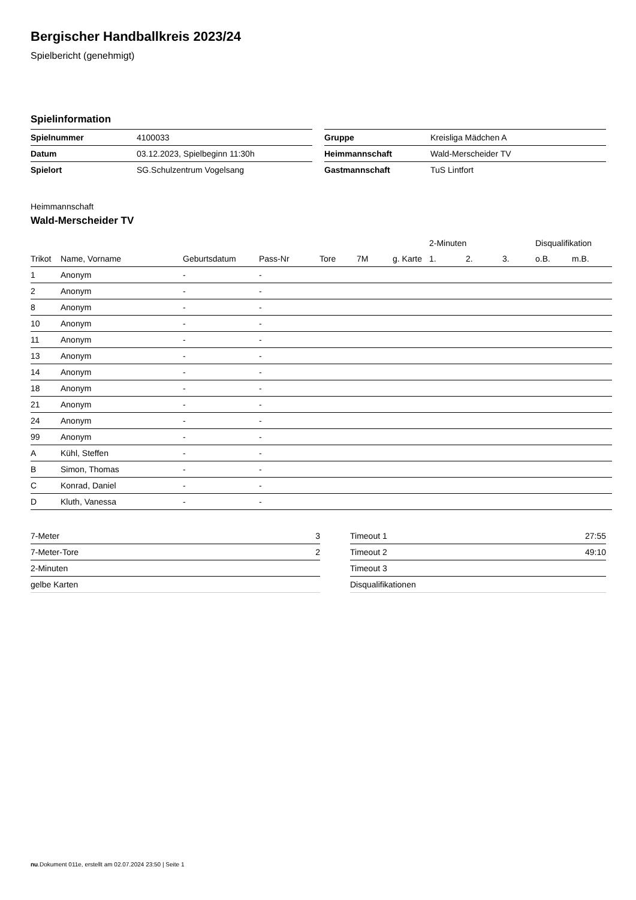Bergischer Handballkreis 2023/24
Spielbericht (genehmigt)
Spielinformation
| Spielnummer | 4100033 |
| Datum | 03.12.2023, Spielbeginn 11:30h |
| Spielort | SG.Schulzentrum Vogelsang |
| Gruppe | Kreisliga Mädchen A |
| Heimmannschaft | Wald-Merscheider TV |
| Gastmannschaft | TuS Lintfort |
Heimmannschaft
Wald-Merscheider TV
| | | | | | | | 2-Minuten | | | Disqualifikation | |
| --- | --- | --- | --- | --- | --- | --- | --- | --- | --- | --- | --- |
| Trikot | Name, Vorname | Geburtsdatum | Pass-Nr | Tore | 7M | g. Karte | 1. | 2. | 3. | o.B. | m.B. |
| 1 | Anonym | - | - | | | | | | | | |
| 2 | Anonym | - | - | | | | | | | | |
| 8 | Anonym | - | - | | | | | | | | |
| 10 | Anonym | - | - | | | | | | | | |
| 11 | Anonym | - | - | | | | | | | | |
| 13 | Anonym | - | - | | | | | | | | |
| 14 | Anonym | - | - | | | | | | | | |
| 18 | Anonym | - | - | | | | | | | | |
| 21 | Anonym | - | - | | | | | | | | |
| 24 | Anonym | - | - | | | | | | | | |
| 99 | Anonym | - | - | | | | | | | | |
| A | Kühl, Steffen | - | - | | | | | | | | |
| B | Simon, Thomas | - | - | | | | | | | | |
| C | Konrad, Daniel | - | - | | | | | | | | |
| D | Kluth, Vanessa | - | - | | | | | | | | |
| 7-Meter | 3 |
| 7-Meter-Tore | 2 |
| 2-Minuten | |
| gelbe Karten | |
| Timeout 1 | 27:55 |
| Timeout 2 | 49:10 |
| Timeout 3 | |
| Disqualifikationen | |
nu.Dokument 011e, erstellt am 02.07.2024 23:50 | Seite 1